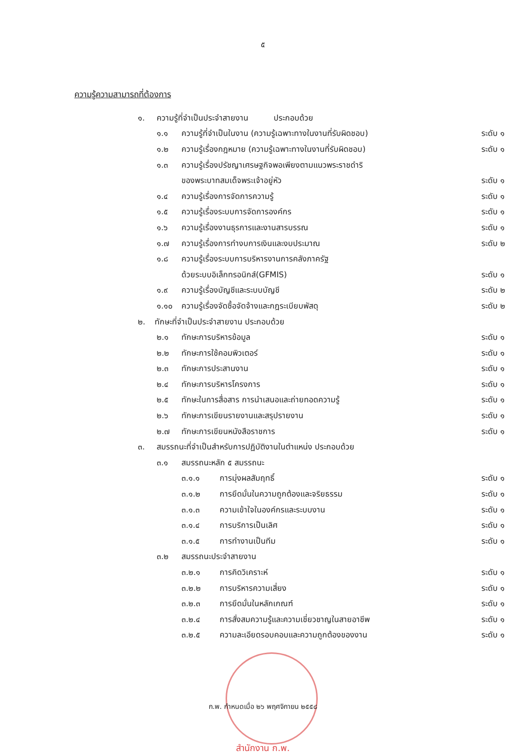๕
ความรู้ความสามารถที่ต้องการ
๑. ความรู้ที่จำเป็นประจำสายงาน ประกอบด้วย
๑.๑ ความรู้ที่จำเป็นในงาน (ความรู้เฉพาะทางในงานที่รับผิดชอบ) ระดับ ๑
๑.๒ ความรู้เรื่องกฎหมาย (ความรู้เฉพาะทางในงานที่รับผิดชอบ) ระดับ ๑
๑.๓ ความรู้เรื่องปรัชญาเศรษฐกิจพอเพียงตามแนวพระราชดำริ
ของพระบาทสมเด็จพระเจ้าอยู่หัว ระดับ ๑
๑.๔ ความรู้เรื่องการจัดการความรู้ ระดับ ๑
๑.๕ ความรู้เรื่องระบบการจัดการองค์กร ระดับ ๑
๑.๖ ความรู้เรื่องงานธุรการและงานสารบรรณ ระดับ ๑
๑.๗ ความรู้เรื่องการทำงบการเงินและงบประมาณ ระดับ ๒
๑.๘ ความรู้เรื่องระบบการบริหารงานการคลังภาครัฐ
ด้วยระบบอิเล็กทรอนิกส์(GFMIS) ระดับ ๑
๑.๙ ความรู้เรื่องบัญชีและระบบบัญชี ระดับ ๒
๑.๑๐ ความรู้เรื่องจัดซื้อจัดจ้างและกฎระเบียบพัสดุ ระดับ ๒
๒. ทักษะที่จำเป็นประจำสายงาน ประกอบด้วย
๒.๑ ทักษะการบริหารข้อมูล ระดับ ๑
๒.๒ ทักษะการใช้คอมพิวเตอร์ ระดับ ๑
๒.๓ ทักษะการประสานงาน ระดับ ๑
๒.๔ ทักษะการบริหารโครงการ ระดับ ๑
๒.๕ ทักษะในการสื่อสาร การนำเสนอและถ่ายทอดความรู้ ระดับ ๑
๒.๖ ทักษะการเขียนรายงานและสรุปรายงาน ระดับ ๑
๒.๗ ทักษะการเขียนหนังสือราชการ ระดับ ๑
๓. สมรรถนะที่จำเป็นสำหรับการปฏิบัติงานในตำแหน่ง ประกอบด้วย
๓.๑ สมรรถนะหลัก ๕ สมรรถนะ
๓.๑.๑ การมุ่งผลสัมฤทธิ์ ระดับ ๑
๓.๑.๒ การยึดมั่นในความถูกต้องและจริยธรรม ระดับ ๑
๓.๑.๓ ความเข้าใจในองค์กรและระบบงาน ระดับ ๑
๓.๑.๔ การบริการเป็นเลิศ ระดับ ๑
๓.๑.๕ การทำงานเป็นทีม ระดับ ๑
๓.๒ สมรรถนะประจำสายงาน
๓.๒.๑ การคิดวิเคราะห์ ระดับ ๑
๓.๒.๒ การบริหารความเสี่ยง ระดับ ๑
๓.๒.๓ การยึดมั่นในหลักเกณฑ์ ระดับ ๑
๓.๒.๔ การสั่งสมความรู้และความเชี่ยวชาญในสายอาชีพ ระดับ ๑
๓.๒.๕ ความละเอียดรอบคอบและความถูกต้องของงาน ระดับ ๑
ก.พ. กำหนดเมื่อ ๒๖ พฤศจิกายน ๒๕๕๘
สำนักงาน ก.พ.